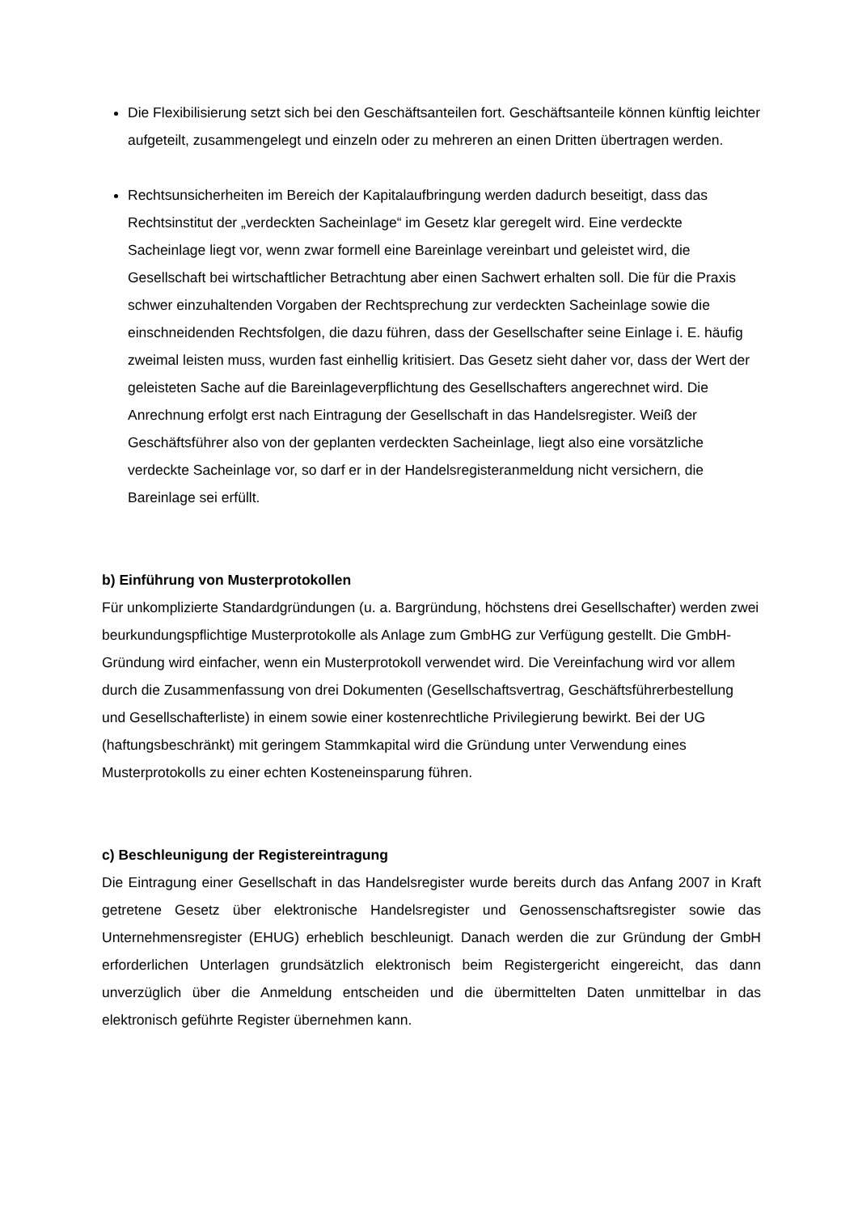Die Flexibilisierung setzt sich bei den Geschäftsanteilen fort. Geschäftsanteile können künftig leichter aufgeteilt, zusammengelegt und einzeln oder zu mehreren an einen Dritten übertragen werden.
Rechtsunsicherheiten im Bereich der Kapitalaufbringung werden dadurch beseitigt, dass das Rechtsinstitut der „verdeckten Sacheinlage“ im Gesetz klar geregelt wird. Eine verdeckte Sacheinlage liegt vor, wenn zwar formell eine Bareinlage vereinbart und geleistet wird, die Gesellschaft bei wirtschaftlicher Betrachtung aber einen Sachwert erhalten soll. Die für die Praxis schwer einzuhaltenden Vorgaben der Rechtsprechung zur verdeckten Sacheinlage sowie die einschneidenden Rechtsfolgen, die dazu führen, dass der Gesellschafter seine Einlage i. E. häufig zweimal leisten muss, wurden fast einhellig kritisiert. Das Gesetz sieht daher vor, dass der Wert der geleisteten Sache auf die Bareinlageverpflichtung des Gesellschafters angerechnet wird. Die Anrechnung erfolgt erst nach Eintragung der Gesellschaft in das Handelsregister. Weiß der Geschäftsführer also von der geplanten verdeckten Sacheinlage, liegt also eine vorsätzliche verdeckte Sacheinlage vor, so darf er in der Handelsregisteranmeldung nicht versichern, die Bareinlage sei erfüllt.
b) Einführung von Musterprotokollen
Für unkomplizierte Standardgründungen (u. a. Bargründung, höchstens drei Gesellschafter) werden zwei beurkundungspflichtige Musterprotokolle als Anlage zum GmbHG zur Verfügung gestellt. Die GmbH-Gründung wird einfacher, wenn ein Musterprotokoll verwendet wird. Die Vereinfachung wird vor allem durch die Zusammenfassung von drei Dokumenten (Gesellschaftsvertrag, Geschäftsführerbestellung und Gesellschafterliste) in einem sowie einer kostenrechtliche Privilegierung bewirkt. Bei der UG (haftungsbeschränkt) mit geringem Stammkapital wird die Gründung unter Verwendung eines Musterprotokolls zu einer echten Kosteneinsparung führen.
c) Beschleunigung der Registereintragung
Die Eintragung einer Gesellschaft in das Handelsregister wurde bereits durch das Anfang 2007 in Kraft getretene Gesetz über elektronische Handelsregister und Genossenschaftsregister sowie das Unternehmensregister (EHUG) erheblich beschleunigt. Danach werden die zur Gründung der GmbH erforderlichen Unterlagen grundsätzlich elektronisch beim Registergericht eingereicht, das dann unverzüglich über die Anmeldung entscheiden und die übermittelten Daten unmittelbar in das elektronisch geführte Register übernehmen kann.